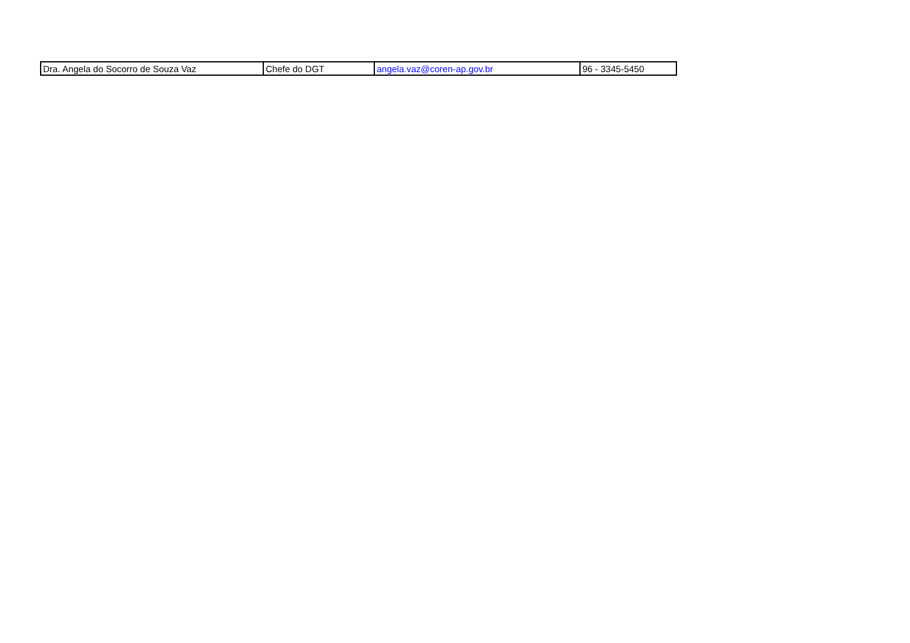| Dra. Angela do Socorro de Souza Vaz | Chefe do DGT | angela.vaz@coren-ap.gov.br | 96 - 3345-5450 |